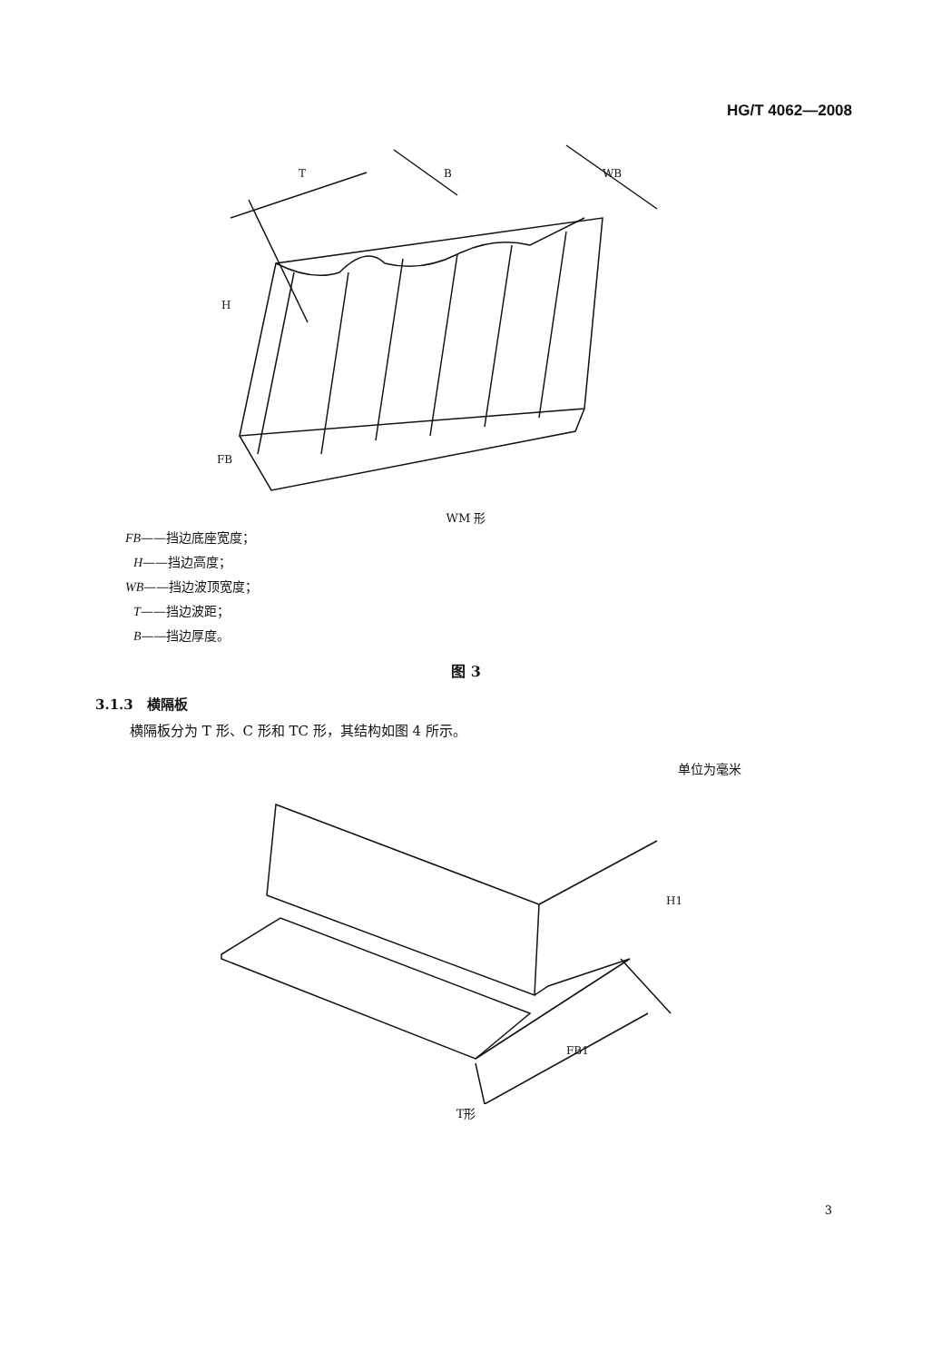HG/T 4062—2008
H
T
FB
B
WB
WM 形
FB——挡边底座宽度；
H——挡边高度；
WB——挡边波顶宽度；
T——挡边波距；
B——挡边厚度。
图 3
3.1.3　横隔板
横隔板分为 T 形、C 形和 TC 形，其结构如图 4 所示。
单位为毫米
H1
FB1
T形
3